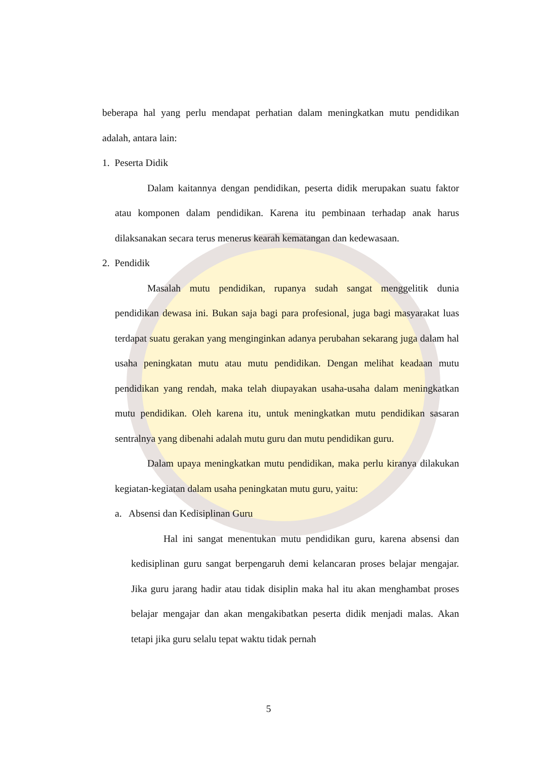beberapa hal yang perlu mendapat perhatian dalam meningkatkan mutu pendidikan adalah, antara lain:
1. Peserta Didik
Dalam kaitannya dengan pendidikan, peserta didik merupakan suatu faktor atau komponen dalam pendidikan. Karena itu pembinaan terhadap anak harus dilaksanakan secara terus menerus kearah kematangan dan kedewasaan.
2. Pendidik
Masalah mutu pendidikan, rupanya sudah sangat menggelitik dunia pendidikan dewasa ini. Bukan saja bagi para profesional, juga bagi masyarakat luas terdapat suatu gerakan yang menginginkan adanya perubahan sekarang juga dalam hal usaha peningkatan mutu atau mutu pendidikan. Dengan melihat keadaan mutu pendidikan yang rendah, maka telah diupayakan usaha-usaha dalam meningkatkan mutu pendidikan. Oleh karena itu, untuk meningkatkan mutu pendidikan sasaran sentralnya yang dibenahi adalah mutu guru dan mutu pendidikan guru.
Dalam upaya meningkatkan mutu pendidikan, maka perlu kiranya dilakukan kegiatan-kegiatan dalam usaha peningkatan mutu guru, yaitu:
a. Absensi dan Kedisiplinan Guru
Hal ini sangat menentukan mutu pendidikan guru, karena absensi dan kedisiplinan guru sangat berpengaruh demi kelancaran proses belajar mengajar. Jika guru jarang hadir atau tidak disiplin maka hal itu akan menghambat proses belajar mengajar dan akan mengakibatkan peserta didik menjadi malas. Akan tetapi jika guru selalu tepat waktu tidak pernah
5